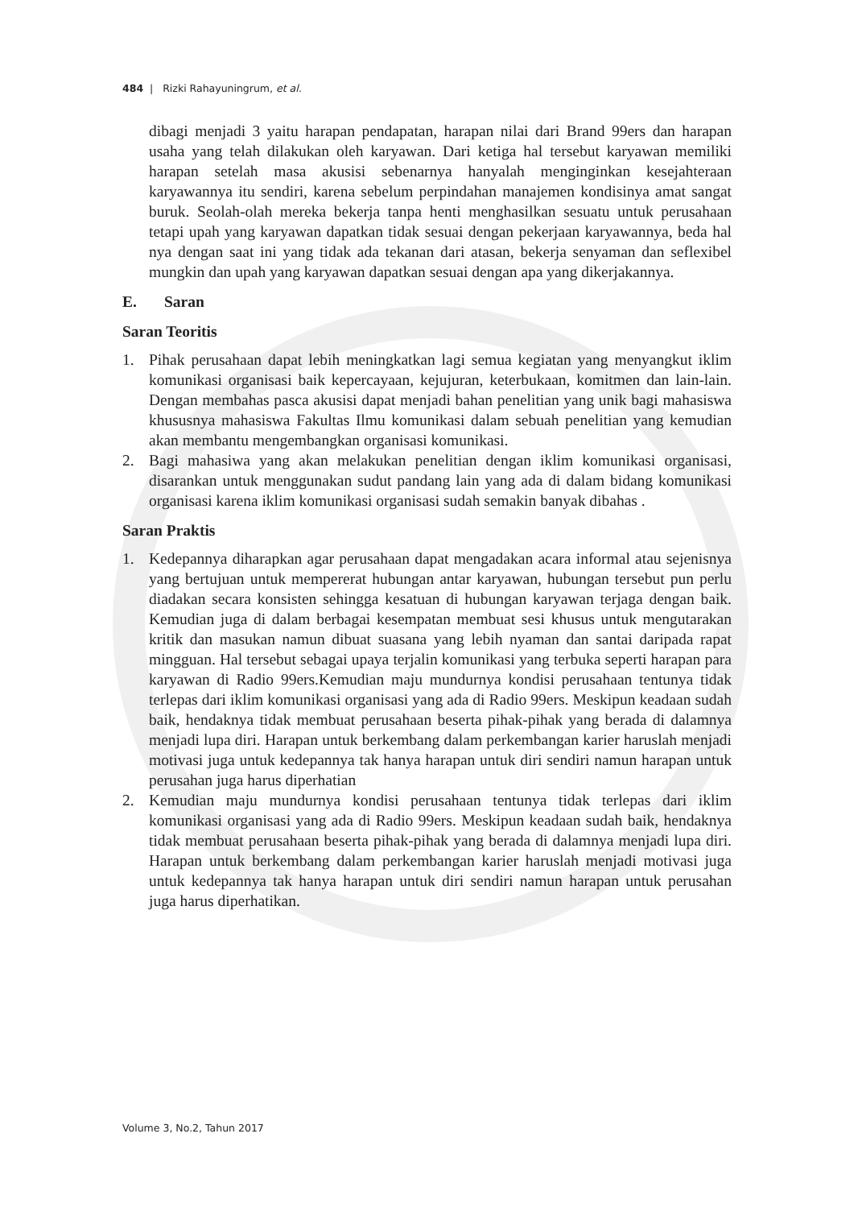484 | Rizki Rahayuningrum, et al.
dibagi menjadi 3 yaitu harapan pendapatan, harapan nilai dari Brand 99ers dan harapan usaha yang telah dilakukan oleh karyawan. Dari ketiga hal tersebut karyawan memiliki harapan setelah masa akusisi sebenarnya hanyalah menginginkan kesejahteraan karyawannya itu sendiri, karena sebelum perpindahan manajemen kondisinya amat sangat buruk. Seolah-olah mereka bekerja tanpa henti menghasilkan sesuatu untuk perusahaan tetapi upah yang karyawan dapatkan tidak sesuai dengan pekerjaan karyawannya, beda hal nya dengan saat ini yang tidak ada tekanan dari atasan, bekerja senyaman dan seflexibel mungkin dan upah yang karyawan dapatkan sesuai dengan apa yang dikerjakannya.
E. Saran
Saran Teoritis
1. Pihak perusahaan dapat lebih meningkatkan lagi semua kegiatan yang menyangkut iklim komunikasi organisasi baik kepercayaan, kejujuran, keterbukaan, komitmen dan lain-lain. Dengan membahas pasca akusisi dapat menjadi bahan penelitian yang unik bagi mahasiswa khususnya mahasiswa Fakultas Ilmu komunikasi dalam sebuah penelitian yang kemudian akan membantu mengembangkan organisasi komunikasi.
2. Bagi mahasiwa yang akan melakukan penelitian dengan iklim komunikasi organisasi, disarankan untuk menggunakan sudut pandang lain yang ada di dalam bidang komunikasi organisasi karena iklim komunikasi organisasi sudah semakin banyak dibahas .
Saran Praktis
1. Kedepannya diharapkan agar perusahaan dapat mengadakan acara informal atau sejenisnya yang bertujuan untuk mempererat hubungan antar karyawan, hubungan tersebut pun perlu diadakan secara konsisten sehingga kesatuan di hubungan karyawan terjaga dengan baik. Kemudian juga di dalam berbagai kesempatan membuat sesi khusus untuk mengutarakan kritik dan masukan namun dibuat suasana yang lebih nyaman dan santai daripada rapat mingguan. Hal tersebut sebagai upaya terjalin komunikasi yang terbuka seperti harapan para karyawan di Radio 99ers.Kemudian maju mundurnya kondisi perusahaan tentunya tidak terlepas dari iklim komunikasi organisasi yang ada di Radio 99ers. Meskipun keadaan sudah baik, hendaknya tidak membuat perusahaan beserta pihak-pihak yang berada di dalamnya menjadi lupa diri. Harapan untuk berkembang dalam perkembangan karier haruslah menjadi motivasi juga untuk kedepannya tak hanya harapan untuk diri sendiri namun harapan untuk perusahan juga harus diperhatian
2. Kemudian maju mundurnya kondisi perusahaan tentunya tidak terlepas dari iklim komunikasi organisasi yang ada di Radio 99ers. Meskipun keadaan sudah baik, hendaknya tidak membuat perusahaan beserta pihak-pihak yang berada di dalamnya menjadi lupa diri. Harapan untuk berkembang dalam perkembangan karier haruslah menjadi motivasi juga untuk kedepannya tak hanya harapan untuk diri sendiri namun harapan untuk perusahan juga harus diperhatikan.
Volume 3, No.2, Tahun 2017